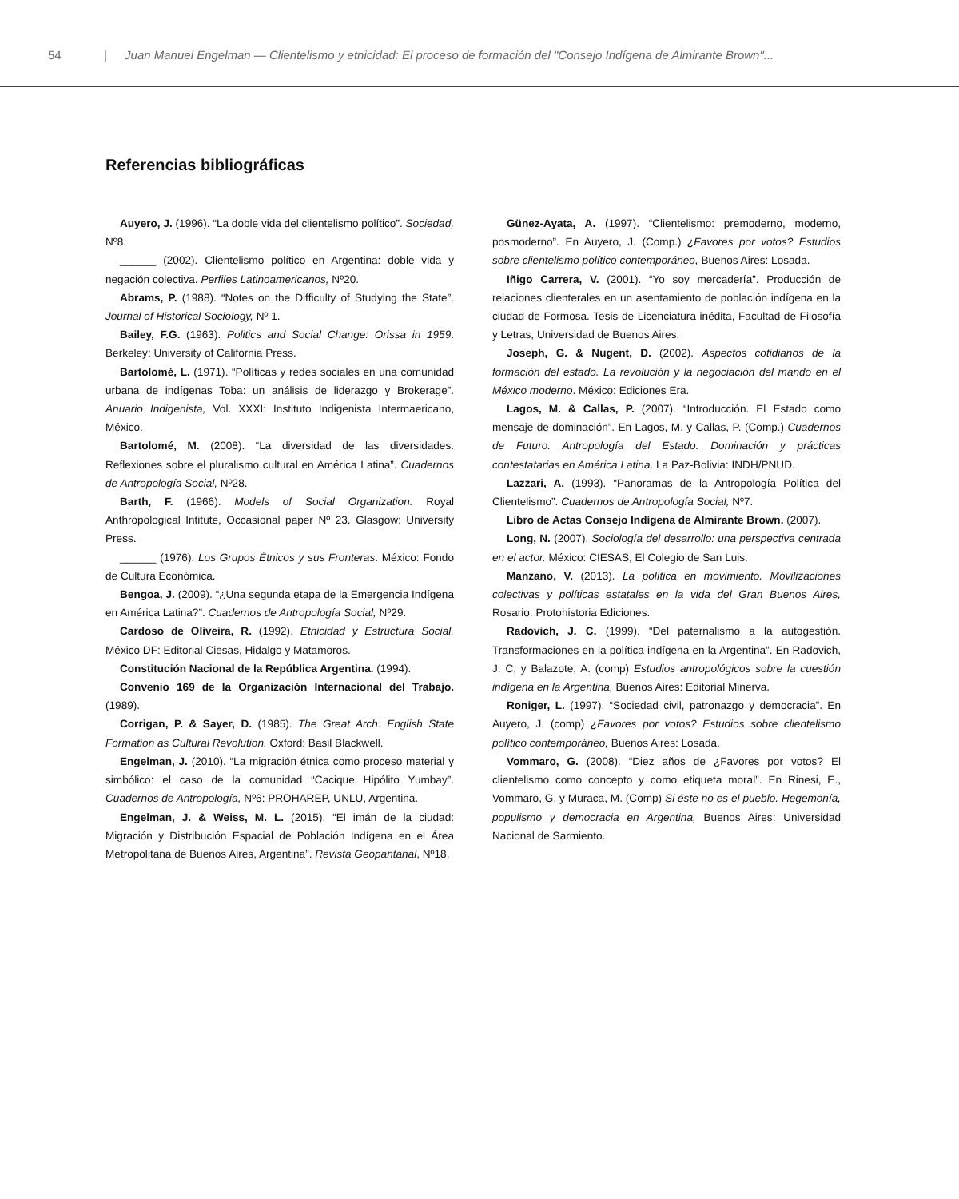54 | Juan Manuel Engelman — Clientelismo y etnicidad: El proceso de formación del "Consejo Indígena de Almirante Brown"...
Referencias bibliográficas
Auyero, J. (1996). “La doble vida del clientelismo político”. Sociedad, Nº8.
______ (2002). Clientelismo político en Argentina: doble vida y negación colectiva. Perfiles Latinoamericanos, Nº20.
Abrams, P. (1988). “Notes on the Difficulty of Studying the State”. Journal of Historical Sociology, Nº 1.
Bailey, F.G. (1963). Politics and Social Change: Orissa in 1959. Berkeley: University of California Press.
Bartolomé, L. (1971). “Políticas y redes sociales en una comunidad urbana de indígenas Toba: un análisis de liderazgo y Brokerage”. Anuario Indigenista, Vol. XXXI: Instituto Indigenista Intermaericano, México.
Bartolomé, M. (2008). “La diversidad de las diversidades. Reflexiones sobre el pluralismo cultural en América Latina”. Cuadernos de Antropología Social, Nº28.
Barth, F. (1966). Models of Social Organization. Royal Anthropological Intitute, Occasional paper Nº 23. Glasgow: University Press.
______ (1976). Los Grupos Étnicos y sus Fronteras. México: Fondo de Cultura Económica.
Bengoa, J. (2009). “¿Una segunda etapa de la Emergencia Indígena en América Latina?”. Cuadernos de Antropología Social, Nº29.
Cardoso de Oliveira, R. (1992). Etnicidad y Estructura Social. México DF: Editorial Ciesas, Hidalgo y Matamoros.
Constitución Nacional de la República Argentina. (1994).
Convenio 169 de la Organización Internacional del Trabajo. (1989).
Corrigan, P. & Sayer, D. (1985). The Great Arch: English State Formation as Cultural Revolution. Oxford: Basil Blackwell.
Engelman, J. (2010). “La migración étnica como proceso material y simbólico: el caso de la comunidad “Cacique Hipólito Yumbay”. Cuadernos de Antropología, Nº6: PROHAREP, UNLU, Argentina.
Engelman, J. & Weiss, M. L. (2015). “El imán de la ciudad: Migración y Distribución Espacial de Población Indígena en el Área Metropolitana de Buenos Aires, Argentina”. Revista Geopantanal, Nº18.
Günez-Ayata, A. (1997). “Clientelismo: premoderno, moderno, posmoderno”. En Auyero, J. (Comp.) ¿Favores por votos? Estudios sobre clientelismo político contemporáneo, Buenos Aires: Losada.
Iñigo Carrera, V. (2001). “Yo soy mercadería”. Producción de relaciones clienterales en un asentamiento de población indígena en la ciudad de Formosa. Tesis de Licenciatura inédita, Facultad de Filosofía y Letras, Universidad de Buenos Aires.
Joseph, G. & Nugent, D. (2002). Aspectos cotidianos de la formación del estado. La revolución y la negociación del mando en el México moderno. México: Ediciones Era.
Lagos, M. & Callas, P. (2007). “Introducción. El Estado como mensaje de dominación”. En Lagos, M. y Callas, P. (Comp.) Cuadernos de Futuro. Antropología del Estado. Dominación y prácticas contestatarias en América Latina. La Paz-Bolivia: INDH/PNUD.
Lazzari, A. (1993). “Panoramas de la Antropología Política del Clientelismo”. Cuadernos de Antropología Social, Nº7.
Libro de Actas Consejo Indígena de Almirante Brown. (2007).
Long, N. (2007). Sociología del desarrollo: una perspectiva centrada en el actor. México: CIESAS, El Colegio de San Luis.
Manzano, V. (2013). La política en movimiento. Movilizaciones colectivas y políticas estatales en la vida del Gran Buenos Aires, Rosario: Protohistoria Ediciones.
Radovich, J. C. (1999). “Del paternalismo a la autogestión. Transformaciones en la política indígena en la Argentina”. En Radovich, J. C, y Balazote, A. (comp) Estudios antropológicos sobre la cuestión indígena en la Argentina, Buenos Aires: Editorial Minerva.
Roniger, L. (1997). “Sociedad civil, patronazgo y democracia”. En Auyero, J. (comp) ¿Favores por votos? Estudios sobre clientelismo político contemporáneo, Buenos Aires: Losada.
Vommaro, G. (2008). “Diez años de ¿Favores por votos? El clientelismo como concepto y como etiqueta moral”. En Rinesi, E., Vommaro, G. y Muraca, M. (Comp) Si éste no es el pueblo. Hegemonía, populismo y democracia en Argentina, Buenos Aires: Universidad Nacional de Sarmiento.